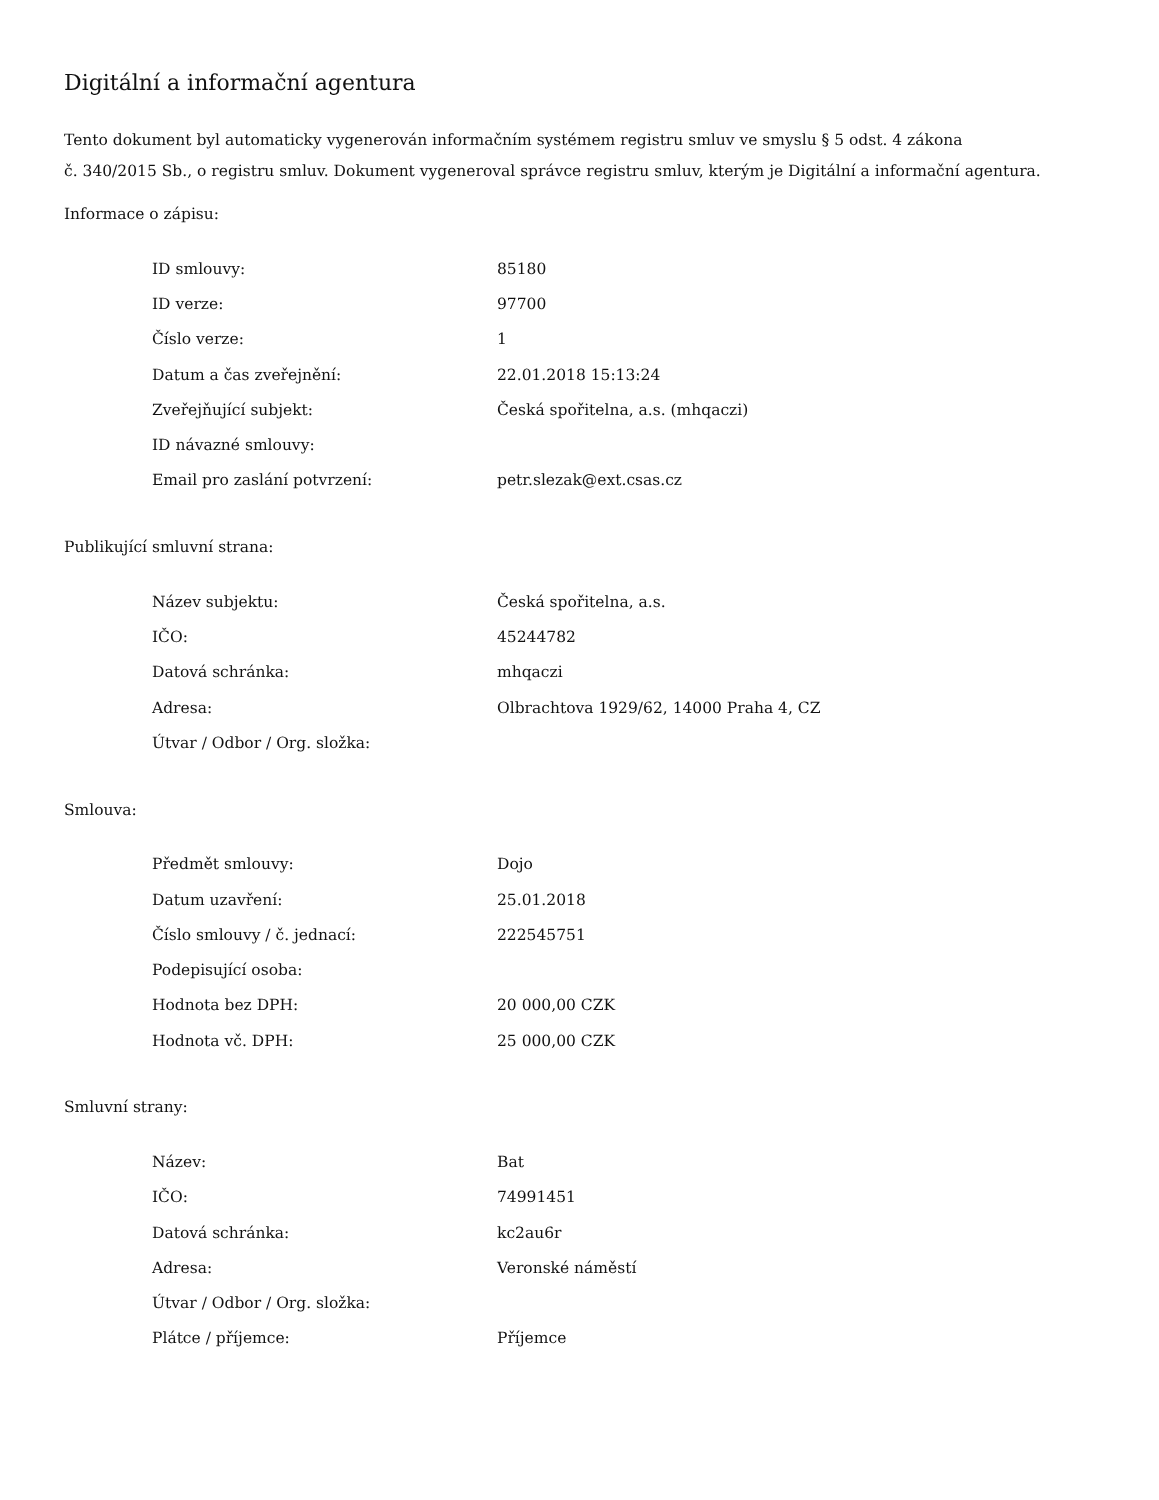Digitální a informační agentura
Tento dokument byl automaticky vygenerován informačním systémem registru smluv ve smyslu § 5 odst. 4 zákona
č. 340/2015 Sb., o registru smluv. Dokument vygeneroval správce registru smluv, kterým je Digitální a informační agentura.
Informace o zápisu:
| ID smlouvy: | 85180 |
| ID verze: | 97700 |
| Číslo verze: | 1 |
| Datum a čas zveřejnění: | 22.01.2018 15:13:24 |
| Zveřejňující subjekt: | Česká spořitelna, a.s. (mhqaczi) |
| ID návazné smlouvy: | |
| Email pro zaslání potvrzení: | petr.slezak@ext.csas.cz |
Publikující smluvní strana:
| Název subjektu: | Česká spořitelna, a.s. |
| IČO: | 45244782 |
| Datová schránka: | mhqaczi |
| Adresa: | Olbrachtova 1929/62, 14000 Praha 4, CZ |
| Útvar / Odbor / Org. složka: | |
Smlouva:
| Předmět smlouvy: | Dojo |
| Datum uzavření: | 25.01.2018 |
| Číslo smlouvy / č. jednací: | 222545751 |
| Podepisující osoba: | |
| Hodnota bez DPH: | 20 000,00 CZK |
| Hodnota vč. DPH: | 25 000,00 CZK |
Smluvní strany:
| Název: | Bat |
| IČO: | 74991451 |
| Datová schránka: | kc2au6r |
| Adresa: | Veronské náměstí |
| Útvar / Odbor / Org. složka: | |
| Plátce / příjemce: | Příjemce |